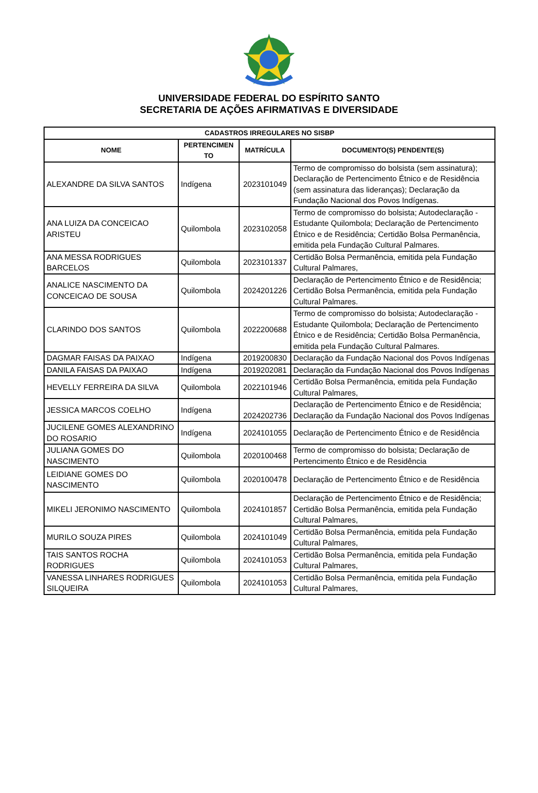UNIVERSIDADE FEDERAL DO ESPÍRITO SANTO
SECRETARIA DE AÇÕES AFIRMATIVAS E DIVERSIDADE
| CADASTROS IRREGULARES NO SISBP | | | |
| --- | --- | --- | --- |
| NOME | PERTENCIMEN TO | MATRÍCULA | DOCUMENTO(S) PENDENTE(S) |
| ALEXANDRE DA SILVA SANTOS | Indígena | 2023101049 | Termo de compromisso do bolsista (sem assinatura); Declaração de Pertencimento Étnico e de Residência (sem assinatura das lideranças); Declaração da Fundação Nacional dos Povos Indígenas. |
| ANA LUIZA DA CONCEICAO ARISTEU | Quilombola | 2023102058 | Termo de compromisso do bolsista; Autodeclaração - Estudante Quilombola; Declaração de Pertencimento Étnico e de Residência; Certidão Bolsa Permanência, emitida pela Fundação Cultural Palmares. |
| ANA MESSA RODRIGUES BARCELOS | Quilombola | 2023101337 | Certidão Bolsa Permanência, emitida pela Fundação Cultural Palmares, |
| ANALICE NASCIMENTO DA CONCEICAO DE SOUSA | Quilombola | 2024201226 | Declaração de Pertencimento Étnico e de Residência; Certidão Bolsa Permanência, emitida pela Fundação Cultural Palmares. |
| CLARINDO DOS SANTOS | Quilombola | 2022200688 | Termo de compromisso do bolsista; Autodeclaração - Estudante Quilombola; Declaração de Pertencimento Étnico e de Residência; Certidão Bolsa Permanência, emitida pela Fundação Cultural Palmares. |
| DAGMAR FAISAS DA PAIXAO | Indígena | 2019200830 | Declaração da Fundação Nacional dos Povos Indígenas |
| DANILA FAISAS DA PAIXAO | Indígena | 2019202081 | Declaração da Fundação Nacional dos Povos Indígenas |
| HEVELLY FERREIRA DA SILVA | Quilombola | 2022101946 | Certidão Bolsa Permanência, emitida pela Fundação Cultural Palmares, |
| JESSICA MARCOS COELHO | Indígena | 2024202736 | Declaração de Pertencimento Étnico e de Residência; Declaração da Fundação Nacional dos Povos Indígenas |
| JUCILENE GOMES ALEXANDRINO DO ROSARIO | Indígena | 2024101055 | Declaração de Pertencimento Étnico e de Residência |
| JULIANA GOMES DO NASCIMENTO | Quilombola | 2020100468 | Termo de compromisso do bolsista; Declaração de Pertencimento Étnico e de Residência |
| LEIDIANE GOMES DO NASCIMENTO | Quilombola | 2020100478 | Declaração de Pertencimento Étnico e de Residência |
| MIKELI JERONIMO NASCIMENTO | Quilombola | 2024101857 | Declaração de Pertencimento Étnico e de Residência; Certidão Bolsa Permanência, emitida pela Fundação Cultural Palmares, |
| MURILO SOUZA PIRES | Quilombola | 2024101049 | Certidão Bolsa Permanência, emitida pela Fundação Cultural Palmares, |
| TAIS SANTOS ROCHA RODRIGUES | Quilombola | 2024101053 | Certidão Bolsa Permanência, emitida pela Fundação Cultural Palmares, |
| VANESSA LINHARES RODRIGUES SILQUEIRA | Quilombola | 2024101053 | Certidão Bolsa Permanência, emitida pela Fundação Cultural Palmares, |